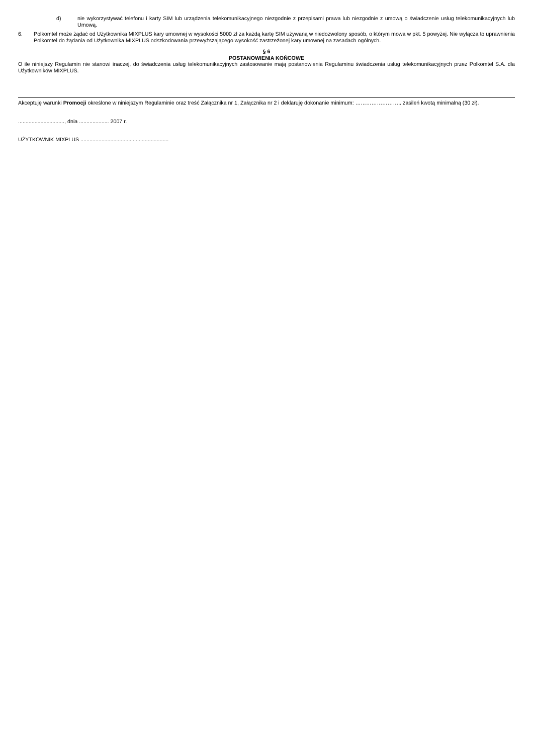d) nie wykorzystywać telefonu i karty SIM lub urządzenia telekomunikacyjnego niezgodnie z przepisami prawa lub niezgodnie z umową o świadczenie usług telekomunikacyjnych lub Umową.
6. Polkomtel może żądać od Użytkownika MIXPLUS kary umownej w wysokości 5000 zł za każdą kartę SIM używaną w niedozwolony sposób, o którym mowa w pkt. 5 powyżej. Nie wyłącza to uprawnienia Polkomtel do żądania od Użytkownika MIXPLUS odszkodowania przewyższającego wysokość zastrzeżonej kary umownej na zasadach ogólnych.
§ 6
POSTANOWIENIA KOŃCOWE
O ile niniejszy Regulamin nie stanowi inaczej, do świadczenia usług telekomunikacyjnych zastosowanie mają postanowienia Regulaminu świadczenia usług telekomunikacyjnych przez Polkomtel S.A. dla Użytkowników MIXPLUS.
Akceptuję warunki Promocji określone w niniejszym Regulaminie oraz treść Załącznika nr 1, Załącznika nr 2 i deklaruję dokonanie minimum: …………………….. zasileń kwotą minimalną (30 zł).
..............................., dnia .................... 2007 r.
UŻYTKOWNIK MIXPLUS ...........................................................